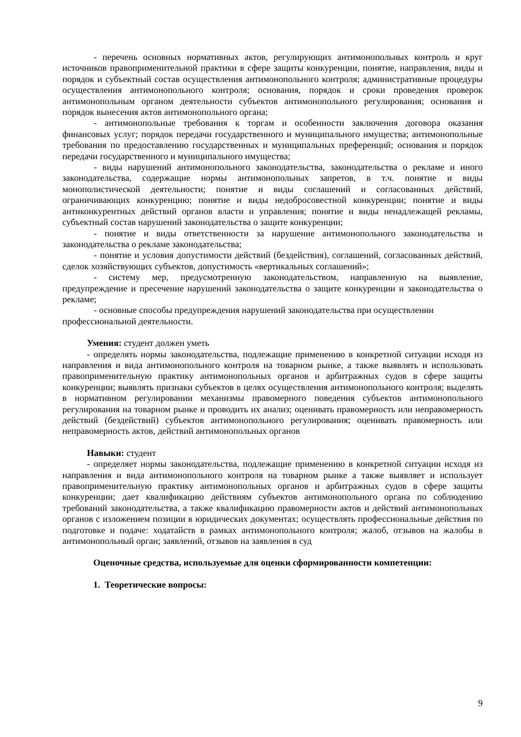- перечень основных нормативных актов, регулирующих антимонопольных контроль и круг источников правоприменительной практики в сфере защиты конкуренции, понятие, направления, виды и порядок и субъектный состав осуществления антимонопольного контроля; административные процедуры осуществления антимонопольного контроля; основания, порядок и сроки проведения проверок антимонопольным органом деятельности субъектов антимонопольного регулирования; основания и порядок вынесения актов антимонопольного органа;
- антимонопольные требования к торгам и особенности заключения договора оказания финансовых услуг; порядок передачи государственного и муниципального имущества; антимонопольные требования по предоставлению государственных и муниципальных преференций; основания и порядок передачи государственного и муниципального имущества;
- виды нарушений антимонопольного законодательства, законодательства о рекламе и иного законодательства, содержащие нормы антимонопольных запретов, в т.ч. понятие и виды монополистической деятельности; понятие и виды соглашений и согласованных действий, ограничивающих конкуренцию; понятие и виды недобросовестной конкуренции; понятие и виды антиконкурентных действий органов власти и управления; понятие и виды ненадлежащей рекламы, субъектный состав нарушений законодательства о защите конкуренции;
- понятие и виды ответственности за нарушение антимонопольного законодательства и законодательства о рекламе законодательства;
- понятие и условия допустимости действий (бездействия), соглашений, согласованных действий, сделок хозяйствующих субъектов, допустимость «вертикальных соглашений»;
- систему мер, предусмотренную законодательством, направленную на выявление, предупреждение и пресечение нарушений законодательства о защите конкуренции и законодательства о рекламе;
- основные способы предупреждения нарушений законодательства при осуществлении профессиональной деятельности.
Умения: студент должен уметь
- определять нормы законодательства, подлежащие применению в конкретной ситуации исходя из направления и вида антимонопольного контроля на товарном рынке, а также выявлять и использовать правоприменительную практику антимонопольных органов и арбитражных судов в сфере защиты конкуренции; выявлять признаки субъектов в целях осуществления антимонопольного контроля; выделять в нормативном регулировании механизмы правомерного поведения субъектов антимонопольного регулирования на товарном рынке и проводить их анализ; оценивать правомерность или неправомерность действий (бездействий) субъектов антимонопольного регулирования; оценивать правомерность или неправомерность актов, действий антимонопольных органов
Навыки: студент
- определяет нормы законодательства, подлежащие применению в конкретной ситуации исходя из направления и вида антимонопольного контроля на товарном рынке а также выявляет и использует правоприменительную практику антимонопольных органов и арбитражных судов в сфере защиты конкуренции; дает квалификацию действиям субъектов антимонопольного органа по соблюдению требований законодательства, а также квалификацию правомерности актов и действий антимонопольных органов с изложением позиции в юридических документах; осуществлять профессиональные действия по подготовке и подаче: ходатайств в рамках антимонопольного контроля; жалоб, отзывов на жалобы в антимонопольный орган; заявлений, отзывов на заявления в суд
Оценочные средства, используемые для оценки сформированности компетенции:
1. Теоретические вопросы:
9